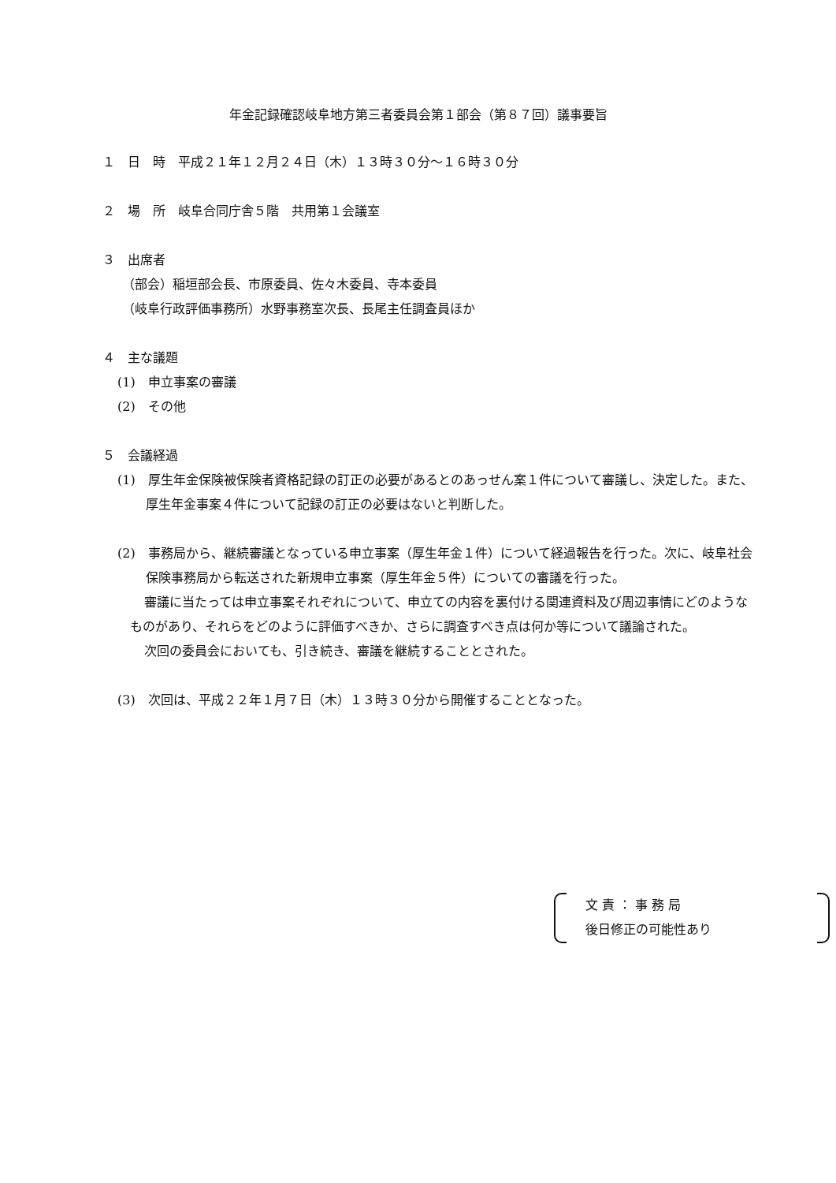年金記録確認岐阜地方第三者委員会第１部会（第８７回）議事要旨
１　日　時　平成２１年１２月２４日（木）１３時３０分～１６時３０分
２　場　所　岐阜合同庁舎５階　共用第１会議室
３　出席者
（部会）稲垣部会長、市原委員、佐々木委員、寺本委員
（岐阜行政評価事務所）水野事務室次長、長尾主任調査員ほか
４　主な議題
(1)　申立事案の審議
(2)　その他
５　会議経過
(1)　厚生年金保険被保険者資格記録の訂正の必要があるとのあっせん案１件について審議し、決定した。また、厚生年金事案４件について記録の訂正の必要はないと判断した。
(2)　事務局から、継続審議となっている申立事案（厚生年金１件）について経過報告を行った。次に、岐阜社会保険事務局から転送された新規申立事案（厚生年金５件）についての審議を行った。
審議に当たっては申立事案それぞれについて、申立ての内容を裏付ける関連資料及び周辺事情にどのようなものがあり、それらをどのように評価すべきか、さらに調査すべき点は何か等について議論された。
次回の委員会においても、引き続き、審議を継続することとされた。
(3)　次回は、平成２２年１月７日（木）１３時３０分から開催することとなった。
文 責 ： 事 務 局
後日修正の可能性あり